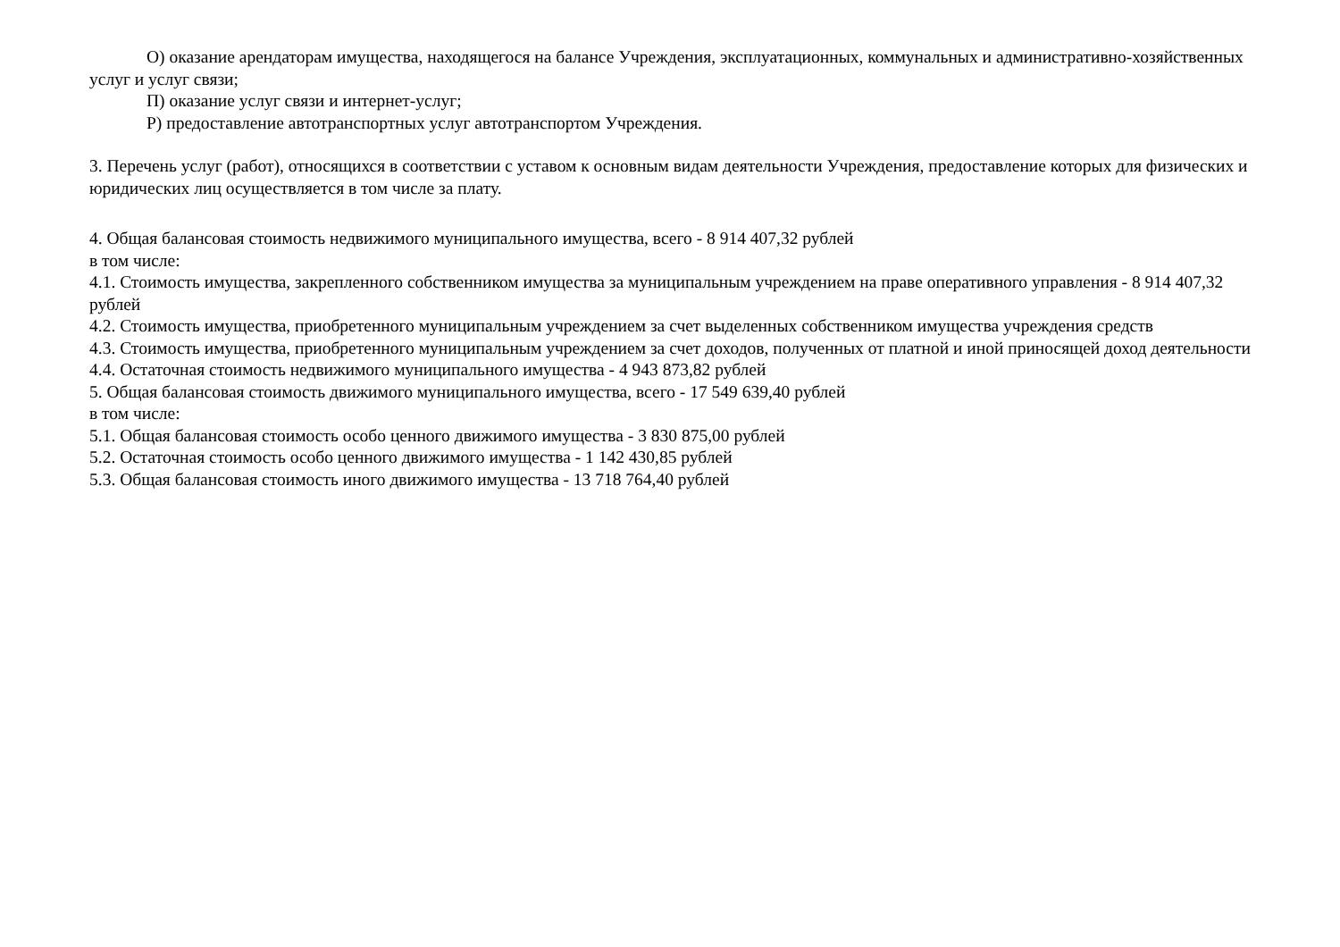О) оказание арендаторам имущества, находящегося на балансе Учреждения, эксплуатационных, коммунальных и административно-хозяйственных услуг и услуг связи;
П) оказание услуг связи и интернет-услуг;
Р) предоставление автотранспортных услуг автотранспортом Учреждения.
3. Перечень услуг (работ), относящихся в соответствии с уставом к основным видам деятельности Учреждения, предоставление которых для физических и юридических лиц осуществляется в том числе за плату.
4. Общая балансовая стоимость недвижимого муниципального имущества, всего - 8 914 407,32 рублей
в том числе:
4.1. Стоимость имущества, закрепленного собственником имущества за муниципальным учреждением на праве оперативного управления - 8 914 407,32 рублей
4.2. Стоимость имущества, приобретенного муниципальным учреждением за счет выделенных собственником имущества учреждения средств
4.3. Стоимость имущества, приобретенного муниципальным учреждением за счет доходов, полученных от платной и иной приносящей доход деятельности
4.4. Остаточная стоимость недвижимого муниципального имущества - 4 943 873,82 рублей
5. Общая балансовая стоимость движимого муниципального имущества, всего - 17 549 639,40 рублей
в том числе:
5.1. Общая балансовая стоимость особо ценного движимого имущества - 3 830 875,00 рублей
5.2. Остаточная стоимость особо ценного движимого имущества - 1 142 430,85 рублей
5.3. Общая балансовая стоимость иного движимого имущества - 13 718 764,40 рублей